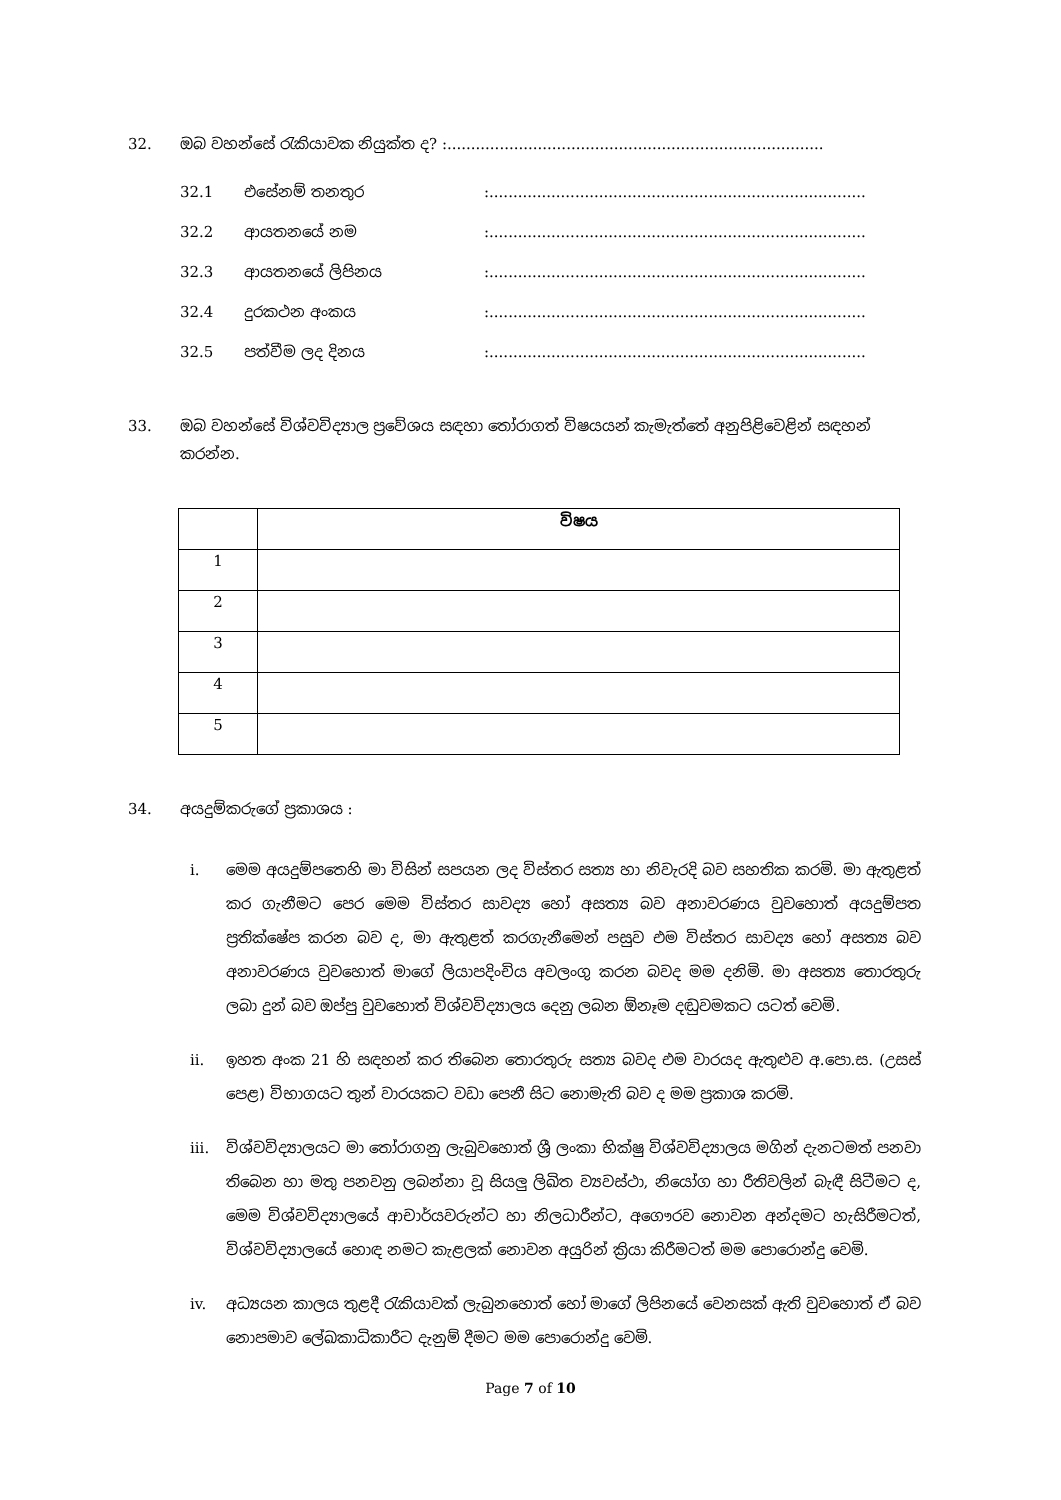32. ඔබ වහන්සේ රැකියාවක නියුක්ත ද? :...............................................................................
32.1 එසේනම් තනතුර:...............................................................................
32.2 ආයතනයේ නම:...............................................................................
32.3 ආයතනයේ ලිපිනය:...............................................................................
32.4 දුරකථන අංකය:...............................................................................
32.5 පත්වීම ලද දිනය:...............................................................................
33. ඔබ වහන්සේ විශ්වවිද්‍යාල ප්‍රවේශය සඳහා තෝරාගත් විෂයයන් කැමැත්තේ අනුපිළිවෙළින් සඳහන් කරන්න.
| | විෂය |
| --- | --- |
| 1 | |
| 2 | |
| 3 | |
| 4 | |
| 5 | |
34. අයදුම්කරුගේ ප්‍රකාශය :
i. මෙම අයදුම්පතෙහි මා විසින් සපයන ලද විස්තර සත්‍ය හා නිවැරදි බව සහතික කරමි. මා ඇතුළත් කර ගැනීමට පෙර මෙම විස්තර සාවද්‍ය හෝ අසත්‍ය බව අනාවරණය වුවහොත් අයදුම්පත ප්‍රතික්ෂේප කරන බව ද, මා ඇතුළත් කරගැනීමෙන් පසුව එම විස්තර සාවද්‍ය හෝ අසත්‍ය බව අනාවරණය වුවහොත් මාගේ ලියාපදිංචිය අවලංගු කරන බවද මම දනිමි. මා අසත්‍ය තොරතුරු ලබා දුන් බව ඔප්පු වුවහොත් විශ්වවිද්‍යාලය දෙනු ලබන ඕනෑම දඬුවමකට යටත් වෙමි.
ii. ඉහත අංක 21 හි සඳහන් කර තිබෙන තොරතුරු සත්‍ය බවද එම වාරයද ඇතුළුව අ.පො.ස. (උසස් පෙළ) විභාගයට තුන් වාරයකට වඩා පෙනී සිට නොමැති බව ද මම ප්‍රකාශ කරමි.
iii. විශ්වවිද්‍යාලයට මා තෝරාගනු ලැබුවහොත් ශ්‍රී ලංකා භික්ෂු විශ්වවිද්‍යාලය මගින් දැනටමත් පනවා තිබෙන හා මතු පනවනු ලබන්නා වූ සියලු ලිඛිත ව්‍යවස්ථා, නියෝග හා රීතිවලින් බැඳී සිටීමට ද, මෙම විශ්වවිද්‍යාලයේ ආචාර්යවරුන්ට හා නිලධාරීන්ට, අගෞරව නොවන අන්දමට හැසිරීමටත්, විශ්වවිද්‍යාලයේ හොඳ නමට කැළලක් නොවන අයුරින් ක්‍රියා කිරීමටත් මම පොරොන්දු වෙමි.
iv. අධ්‍යයන කාලය තුළදී රැකියාවක් ලැබුනහොත් හෝ මාගේ ලිපිනයේ වෙනසක් ඇති වුවහොත් ඒ බව නොපමාව ලේඛකාධිකාරීට දැනුම් දීමට මම පොරොන්දු වෙමි.
Page 7 of 10